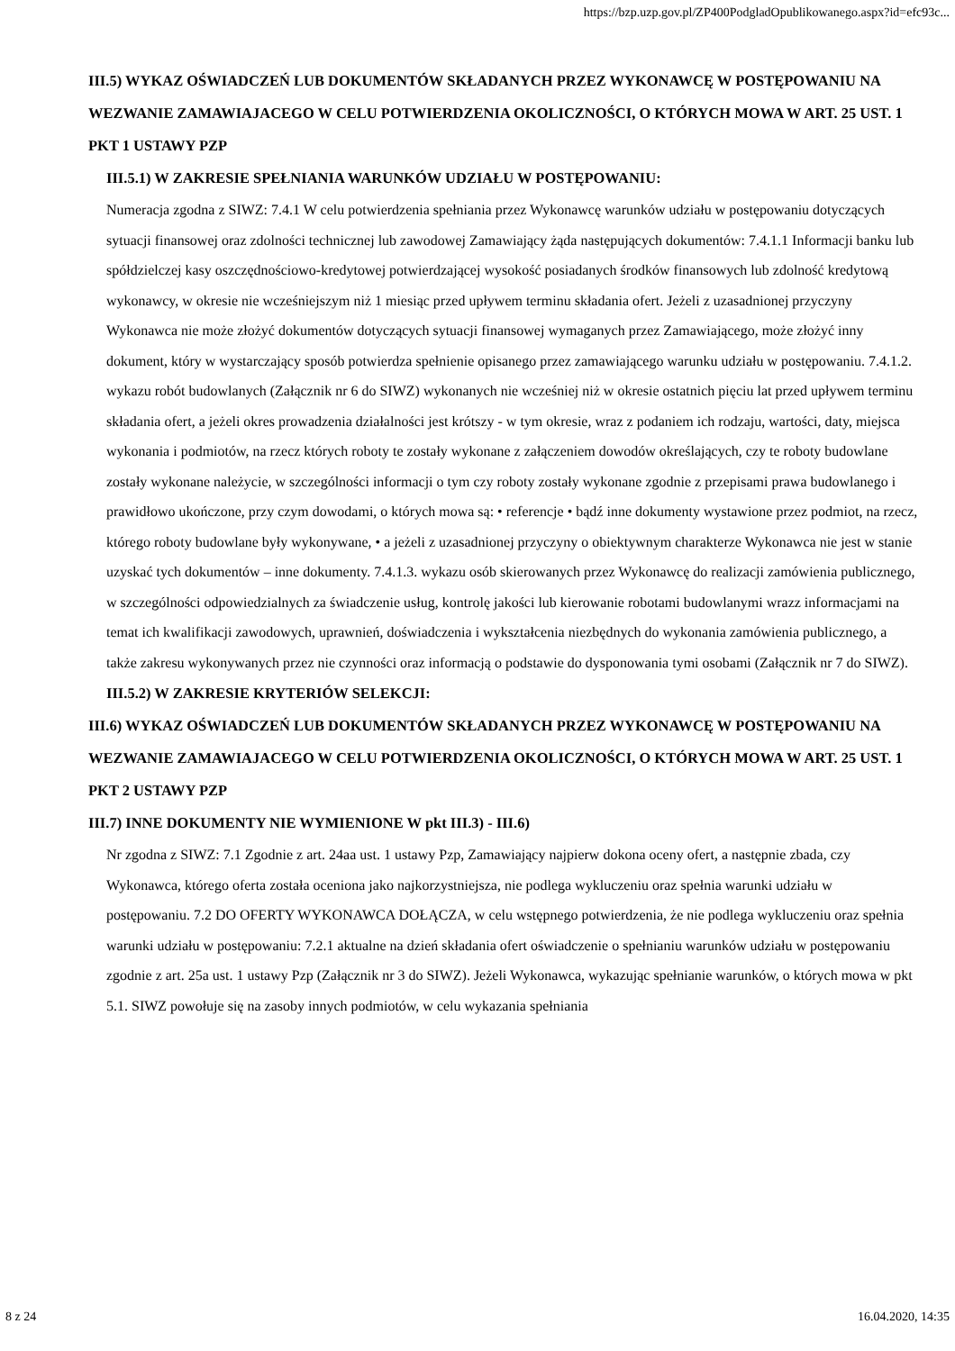https://bzp.uzp.gov.pl/ZP400PodgladOpublikowanego.aspx?id=efc93c...
III.5) WYKAZ OŚWIADCZEŃ LUB DOKUMENTÓW SKŁADANYCH PRZEZ WYKONAWCĘ W POSTĘPOWANIU NA WEZWANIE ZAMAWIAJACEGO W CELU POTWIERDZENIA OKOLICZNOŚCI, O KTÓRYCH MOWA W ART. 25 UST. 1 PKT 1 USTAWY PZP
III.5.1) W ZAKRESIE SPEŁNIANIA WARUNKÓW UDZIAŁU W POSTĘPOWANIU:
Numeracja zgodna z SIWZ: 7.4.1 W celu potwierdzenia spełniania przez Wykonawcę warunków udziału w postępowaniu dotyczących sytuacji finansowej oraz zdolności technicznej lub zawodowej Zamawiający żąda następujących dokumentów: 7.4.1.1 Informacji banku lub spółdzielczej kasy oszczędnościowo-kredytowej potwierdzającej wysokość posiadanych środków finansowych lub zdolność kredytową wykonawcy, w okresie nie wcześniejszym niż 1 miesiąc przed upływem terminu składania ofert. Jeżeli z uzasadnionej przyczyny Wykonawca nie może złożyć dokumentów dotyczących sytuacji finansowej wymaganych przez Zamawiającego, może złożyć inny dokument, który w wystarczający sposób potwierdza spełnienie opisanego przez zamawiającego warunku udziału w postępowaniu. 7.4.1.2. wykazu robót budowlanych (Załącznik nr 6 do SIWZ) wykonanych nie wcześniej niż w okresie ostatnich pięciu lat przed upływem terminu składania ofert, a jeżeli okres prowadzenia działalności jest krótszy - w tym okresie, wraz z podaniem ich rodzaju, wartości, daty, miejsca wykonania i podmiotów, na rzecz których roboty te zostały wykonane z załączeniem dowodów określających, czy te roboty budowlane zostały wykonane należycie, w szczególności informacji o tym czy roboty zostały wykonane zgodnie z przepisami prawa budowlanego i prawidłowo ukończone, przy czym dowodami, o których mowa są: • referencje • bądź inne dokumenty wystawione przez podmiot, na rzecz, którego roboty budowlane były wykonywane, • a jeżeli z uzasadnionej przyczyny o obiektywnym charakterze Wykonawca nie jest w stanie uzyskać tych dokumentów – inne dokumenty. 7.4.1.3. wykazu osób skierowanych przez Wykonawcę do realizacji zamówienia publicznego, w szczególności odpowiedzialnych za świadczenie usług, kontrolę jakości lub kierowanie robotami budowlanymi wrazz informacjami na temat ich kwalifikacji zawodowych, uprawnień, doświadczenia i wykształcenia niezbędnych do wykonania zamówienia publicznego, a także zakresu wykonywanych przez nie czynności oraz informacją o podstawie do dysponowania tymi osobami (Załącznik nr 7 do SIWZ).
III.5.2) W ZAKRESIE KRYTERIÓW SELEKCJI:
III.6) WYKAZ OŚWIADCZEŃ LUB DOKUMENTÓW SKŁADANYCH PRZEZ WYKONAWCĘ W POSTĘPOWANIU NA WEZWANIE ZAMAWIAJACEGO W CELU POTWIERDZENIA OKOLICZNOŚCI, O KTÓRYCH MOWA W ART. 25 UST. 1 PKT 2 USTAWY PZP
III.7) INNE DOKUMENTY NIE WYMIENIONE W pkt III.3) - III.6)
Nr zgodna z SIWZ: 7.1 Zgodnie z art. 24aa ust. 1 ustawy Pzp, Zamawiający najpierw dokona oceny ofert, a następnie zbada, czy Wykonawca, którego oferta została oceniona jako najkorzystniejsza, nie podlega wykluczeniu oraz spełnia warunki udziału w postępowaniu. 7.2 DO OFERTY WYKONAWCA DOŁĄCZA, w celu wstępnego potwierdzenia, że nie podlega wykluczeniu oraz spełnia warunki udziału w postępowaniu: 7.2.1 aktualne na dzień składania ofert oświadczenie o spełnianiu warunków udziału w postępowaniu zgodnie z art. 25a ust. 1 ustawy Pzp (Załącznik nr 3 do SIWZ). Jeżeli Wykonawca, wykazując spełnianie warunków, o których mowa w pkt 5.1. SIWZ powołuje się na zasoby innych podmiotów, w celu wykazania spełniania
8 z 24 16.04.2020, 14:35